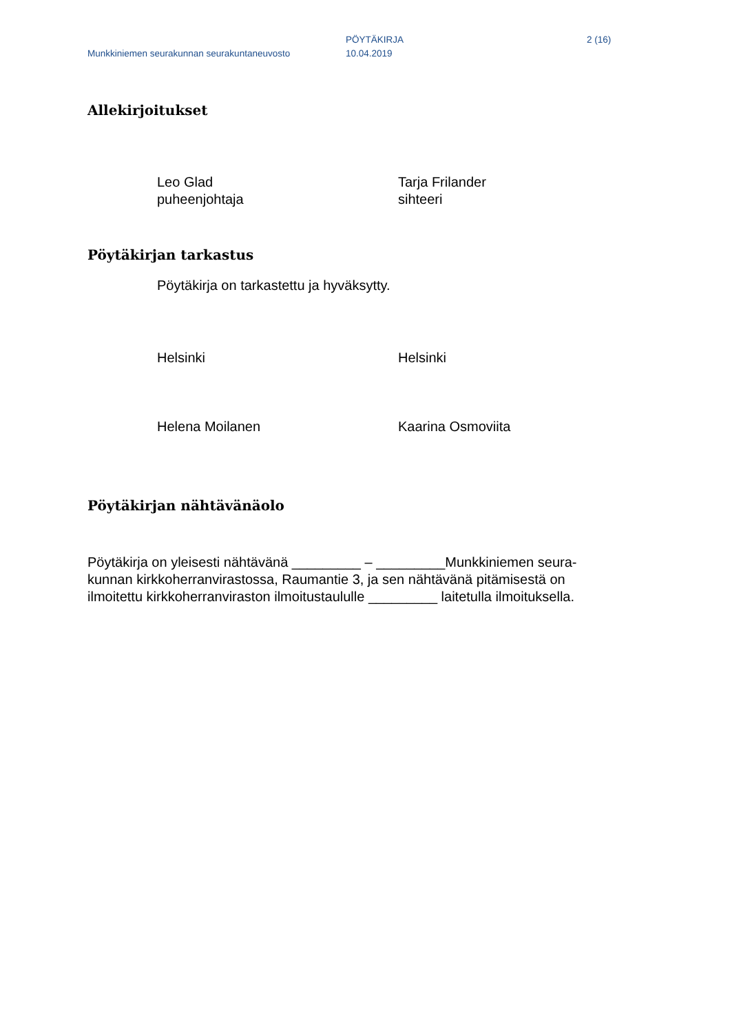Munkkiniemen seurakunnan seurakuntaneuvosto
PÖYTÄKIRJA
10.04.2019
2 (16)
Allekirjoitukset
Leo Glad
puheenjohtaja
Tarja Frilander
sihteeri
Pöytäkirjan tarkastus
Pöytäkirja on tarkastettu ja hyväksytty.
Helsinki
Helsinki
Helena Moilanen
Kaarina Osmoviita
Pöytäkirjan nähtävänäolo
Pöytäkirja on yleisesti nähtävänä _________ – _________Munkkiniemen seura-
kunnan kirkkoherranvirastossa, Raumantie 3, ja sen nähtävänä pitämisestä on
ilmoitettu kirkkoherranviraston ilmoitustaululle _________ laitetulla ilmoituksella.